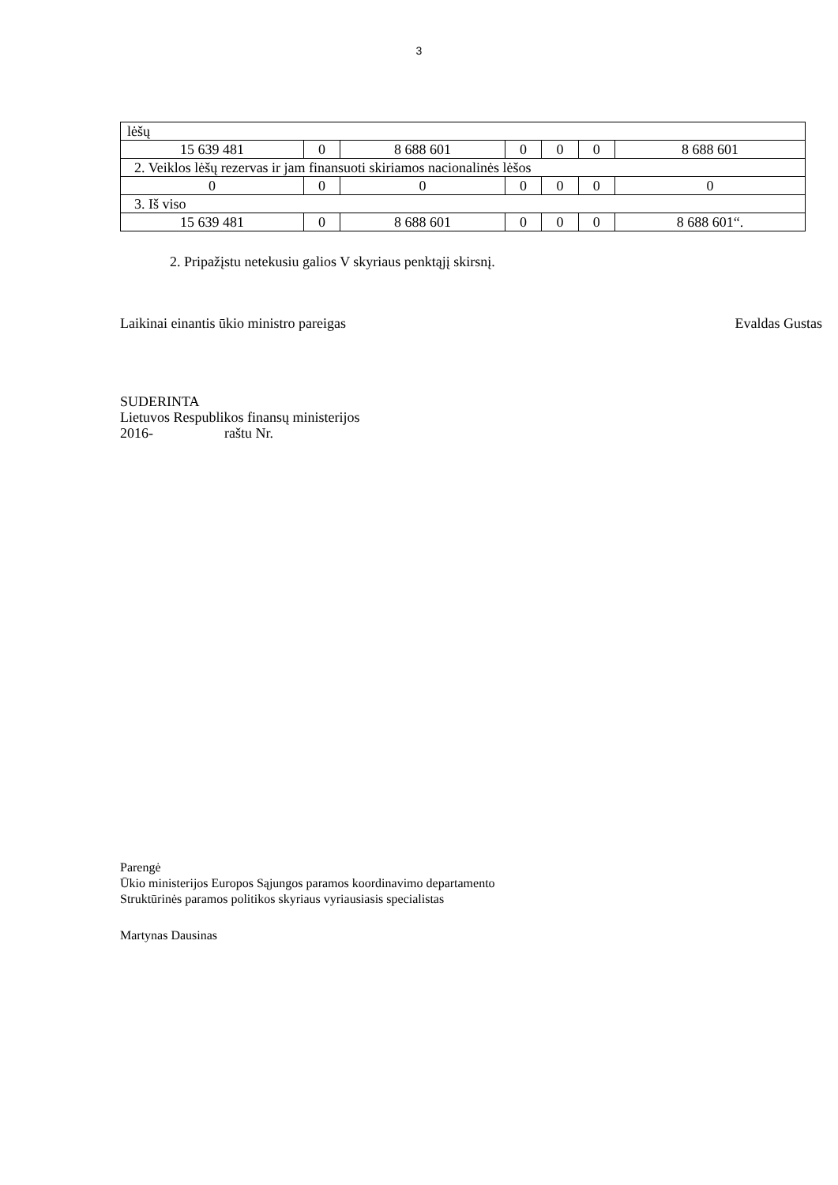3
| lėšų | | | | | | |
| 15 639 481 | 0 | 8 688 601 | 0 | 0 | 0 | 8 688 601 |
| 2. Veiklos lėšų rezervas ir jam finansuoti skiriamos nacionalinės lėšos | | | | | | |
| 0 | 0 | 0 | 0 | 0 | 0 | 0 |
| 3. Iš viso | | | | | | |
| 15 639 481 | 0 | 8 688 601 | 0 | 0 | 0 | 8 688 601“. |
2. Pripažįstu netekusiu galios V skyriaus penktąjį skirsnį.
Laikinai einantis ūkio ministro pareigas Evaldas Gustas
SUDERINTA
Lietuvos Respublikos finansų ministerijos
2016- raštu Nr.
Parengė
Ūkio ministerijos Europos Sąjungos paramos koordinavimo departamento
Struktūrinės paramos politikos skyriaus vyriausiasis specialistas
Martynas Dausinas